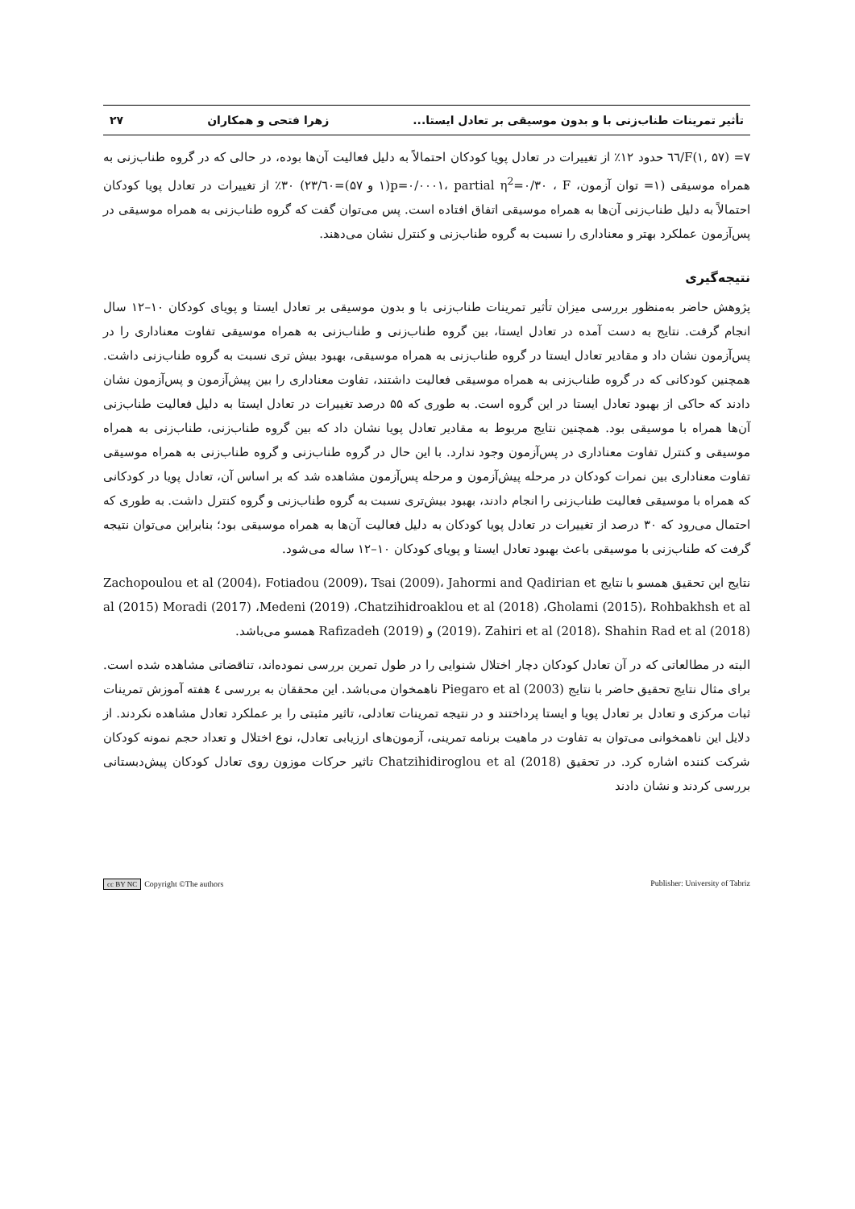تأثیر تمرینات طناب‌زنی با و بدون موسیقی بر تعادل ایستا... زهرا فتحی و همکاران ۲۷
F(۱, ۵۷) =۷/٦٦ حدود ۱۲٪ از تغییرات در تعادل پویا کودکان احتمالاً به دلیل فعالیت آن‌ها بوده، در حالی که در گروه طناب‌زنی به همراه موسیقی (۱= توان آزمون، p=۰/۰۰۰۱، partial η<sup>2</sup>=۰/۳۰ ، F(۱ و ۵۷)=۲۳/٦۰) ۳۰٪ از تغییرات در تعادل پویا کودکان احتمالاً به دلیل طناب‌زنی آن‌ها به همراه موسیقی اتفاق افتاده است. پس می‌توان گفت که گروه طناب‌زنی به همراه موسیقی در پس‌آزمون عملکرد بهتر و معناداری را نسبت به گروه طناب‌زنی و کنترل نشان می‌دهند.
نتیجه‌گیری
پژوهش حاضر به‌منظور بررسی میزان تأثیر تمرینات طناب‌زنی با و بدون موسیقی بر تعادل ایستا و پویای کودکان ۱۰–۱۲ سال انجام گرفت. نتایج به دست آمده در تعادل ایستا، بین گروه طناب‌زنی و طناب‌زنی به همراه موسیقی تفاوت معناداری را در پس‌آزمون نشان داد و مقادیر تعادل ایستا در گروه طناب‌زنی به همراه موسیقی، بهبود بیش تری نسبت به گروه طناب‌زنی داشت. همچنین کودکانی که در گروه طناب‌زنی به همراه موسیقی فعالیت داشتند، تفاوت معناداری را بین پیش‌آزمون و پس‌آزمون نشان دادند که حاکی از بهبود تعادل ایستا در این گروه است. به طوری که ۵۵ درصد تغییرات در تعادل ایستا به دلیل فعالیت طناب‌زنی آن‌ها همراه با موسیقی بود. همچنین نتایج مربوط به مقادیر تعادل پویا نشان داد که بین گروه طناب‌زنی، طناب‌زنی به همراه موسیقی و کنترل تفاوت معناداری در پس‌آزمون وجود ندارد. با این حال در گروه طناب‌زنی و گروه طناب‌زنی به همراه موسیقی تفاوت معناداری بین نمرات کودکان در مرحله پیش‌آزمون و مرحله پس‌آزمون مشاهده شد که بر اساس آن، تعادل پویا در کودکانی که همراه با موسیقی فعالیت طناب‌زنی را انجام دادند، بهبود بیش‌تری نسبت به گروه طناب‌زنی و گروه کنترل داشت. به طوری که احتمال می‌رود که ۳۰ درصد از تغییرات در تعادل پویا کودکان به دلیل فعالیت آن‌ها به همراه موسیقی بود؛ بنابراین می‌توان نتیجه گرفت که طناب‌زنی با موسیقی باعث بهبود تعادل ایستا و پویای کودکان ۱۰–۱۲ ساله می‌شود.
نتایج این تحقیق همسو با نتایج Zachopoulou et al (2004)، Fotiadou (2009)، Tsai (2009)، Jahormi and Qadirian et al (2015) Moradi (2017) ،Medeni (2019) ،Chatzihidroaklou et al (2018) ،Gholami (2015)، Rohbakhsh et al (2019)، Zahiri et al (2018)، Shahin Rad et al (2018) و Rafizadeh (2019) همسو می‌باشد.
البته در مطالعاتی که در آن تعادل کودکان دچار اختلال شنوایی را در طول تمرین بررسی نموده‌اند، تناقضاتی مشاهده شده است. برای مثال نتایج تحقیق حاضر با نتایج Piegaro et al (2003) ناهمخوان می‌باشد. این محققان به بررسی ٤ هفته آموزش تمرینات ثبات مرکزی و تعادل بر تعادل پویا و ایستا پرداختند و در نتیجه تمرینات تعادلی، تاثیر مثبتی را بر عملکرد تعادل مشاهده نکردند. از دلایل این ناهمخوانی می‌توان به تفاوت در ماهیت برنامه تمرینی، آزمون‌های ارزیابی تعادل، نوع اختلال و تعداد حجم نمونه کودکان شرکت کننده اشاره کرد. در تحقیق Chatzihidiroglou et al (2018) تاثیر حرکات موزون روی تعادل کودکان پیش‌دبستانی بررسی کردند و نشان دادند
cc BY NC Copyright ©The authors Publisher: University of Tabriz